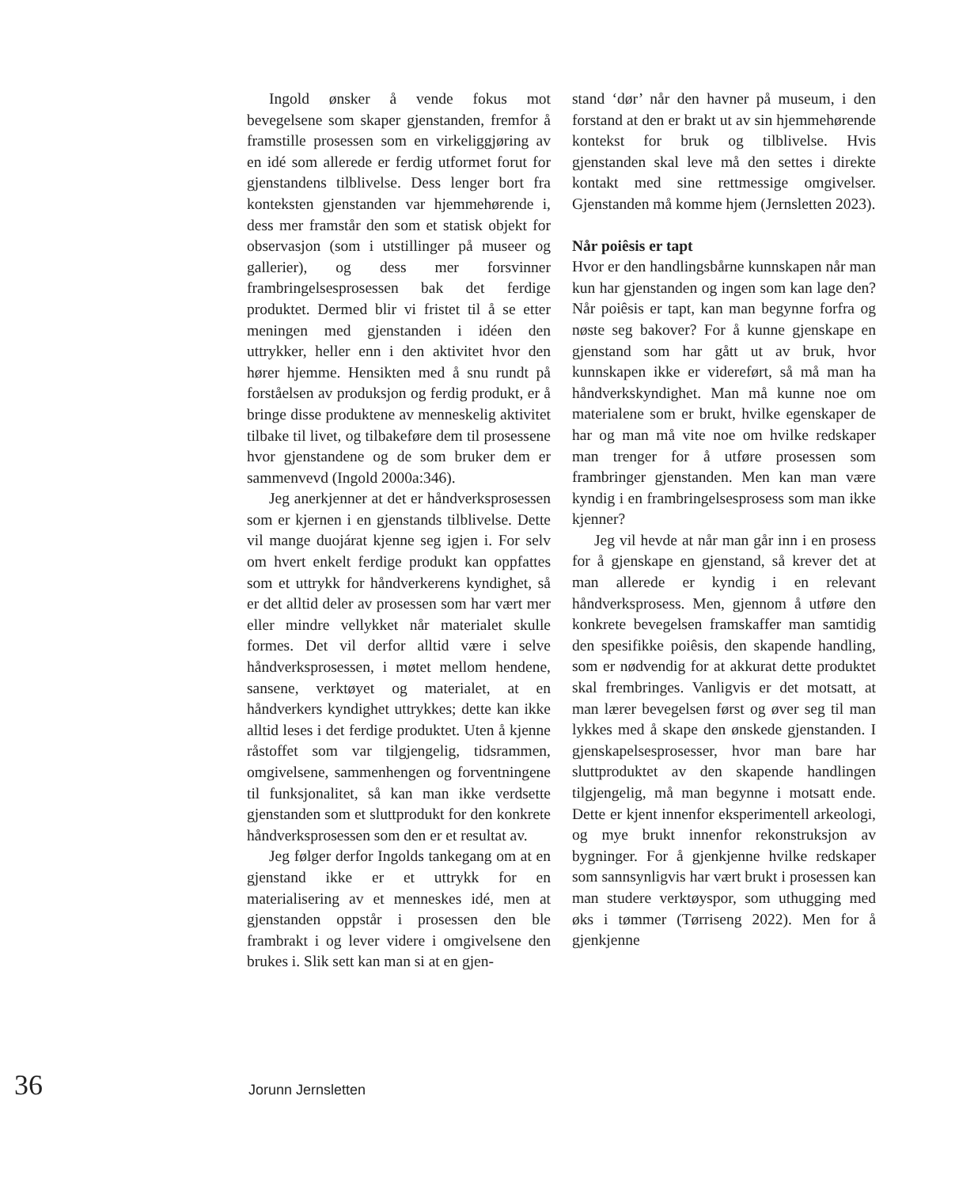Ingold ønsker å vende fokus mot bevegelsene som skaper gjenstanden, fremfor å framstille prosessen som en virkeliggjøring av en idé som allerede er ferdig utformet forut for gjenstandens tilblivelse. Dess lenger bort fra konteksten gjenstanden var hjemmehørende i, dess mer framstår den som et statisk objekt for observasjon (som i utstillinger på museer og gallerier), og dess mer forsvinner frambringelsesprosessen bak det ferdige produktet. Dermed blir vi fristet til å se etter meningen med gjenstanden i idéen den uttrykker, heller enn i den aktivitet hvor den hører hjemme. Hensikten med å snu rundt på forståelsen av produksjon og ferdig produkt, er å bringe disse produktene av menneskelig aktivitet tilbake til livet, og tilbakeføre dem til prosessene hvor gjenstandene og de som bruker dem er sammenvevd (Ingold 2000a:346).
Jeg anerkjenner at det er håndverksprosessen som er kjernen i en gjenstands tilblivelse. Dette vil mange duojárat kjenne seg igjen i. For selv om hvert enkelt ferdige produkt kan oppfattes som et uttrykk for håndverkerens kyndighet, så er det alltid deler av prosessen som har vært mer eller mindre vellykket når materialet skulle formes. Det vil derfor alltid være i selve håndverksprosessen, i møtet mellom hendene, sansene, verktøyet og materialet, at en håndverkers kyndighet uttrykkes; dette kan ikke alltid leses i det ferdige produktet. Uten å kjenne råstoffet som var tilgjengelig, tidsrammen, omgivelsene, sammenhengen og forventningene til funksjonalitet, så kan man ikke verdsette gjenstanden som et sluttprodukt for den konkrete håndverksprosessen som den er et resultat av.
Jeg følger derfor Ingolds tankegang om at en gjenstand ikke er et uttrykk for en materialisering av et menneskes idé, men at gjenstanden oppstår i prosessen den ble frambrakt i og lever videre i omgivelsene den brukes i. Slik sett kan man si at en gjen-
stand ‘dør’ når den havner på museum, i den forstand at den er brakt ut av sin hjemmehørende kontekst for bruk og tilblivelse. Hvis gjenstanden skal leve må den settes i direkte kontakt med sine rettmessige omgivelser. Gjenstanden må komme hjem (Jernsletten 2023).
Når poiêsis er tapt
Hvor er den handlingsbårne kunnskapen når man kun har gjenstanden og ingen som kan lage den? Når poiêsis er tapt, kan man begynne forfra og nøste seg bakover? For å kunne gjenskape en gjenstand som har gått ut av bruk, hvor kunnskapen ikke er videreført, så må man ha håndverkskyndighet. Man må kunne noe om materialene som er brukt, hvilke egenskaper de har og man må vite noe om hvilke redskaper man trenger for å utføre prosessen som frambringer gjenstanden. Men kan man være kyndig i en frambringelsesprosess som man ikke kjenner?
Jeg vil hevde at når man går inn i en prosess for å gjenskape en gjenstand, så krever det at man allerede er kyndig i en relevant håndverksprosess. Men, gjennom å utføre den konkrete bevegelsen framskaffer man samtidig den spesifikke poiêsis, den skapende handling, som er nødvendig for at akkurat dette produktet skal frembringes. Vanligvis er det motsatt, at man lærer bevegelsen først og øver seg til man lykkes med å skape den ønskede gjenstanden. I gjenskapelsesprosesser, hvor man bare har sluttproduktet av den skapende handlingen tilgjengelig, må man begynne i motsatt ende. Dette er kjent innenfor eksperimentell arkeologi, og mye brukt innenfor rekonstruksjon av bygninger. For å gjenkjenne hvilke redskaper som sannsynligvis har vært brukt i prosessen kan man studere verktøyspor, som uthugging med øks i tømmer (Tørriseng 2022). Men for å gjenkjenne
36 Jorunn Jernsletten